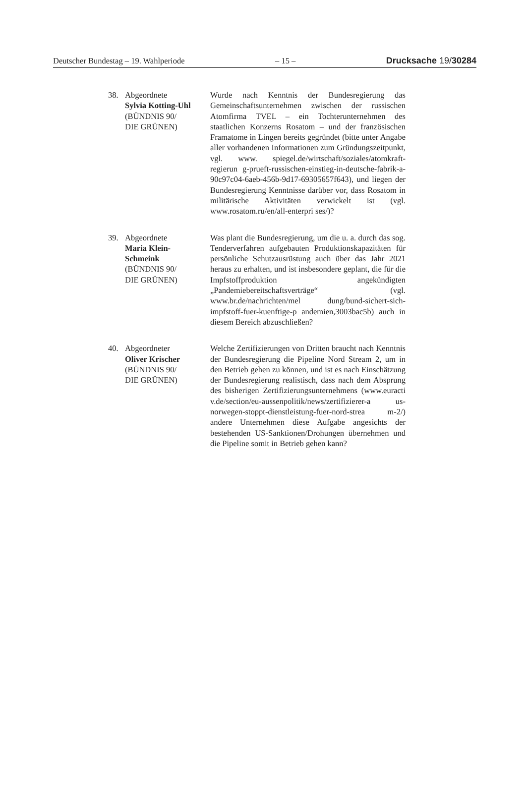Deutscher Bundestag – 19. Wahlperiode – 15 – Drucksache 19/30284
38. Abgeordnete
Sylvia Kotting-Uhl
(BÜNDNIS 90/
DIE GRÜNEN)
Wurde nach Kenntnis der Bundesregierung das Gemeinschaftsunternehmen zwischen der russischen Atomfirma TVEL – ein Tochterunternehmen des staatlichen Konzerns Rosatom – und der französischen Framatome in Lingen bereits gegründet (bitte unter Angabe aller vorhandenen Informationen zum Gründungszeitpunkt, vgl. www. spiegel.de/wirtschaft/soziales/atomkraft-regierun g-prueft-russischen-einstieg-in-deutsche-fabrik-a-90c97c04-6aeb-456b-9d17-69305657f643), und liegen der Bundesregierung Kenntnisse darüber vor, dass Rosatom in militärische Aktivitäten verwickelt ist (vgl. www.rosatom.ru/en/all-enterpri ses/)?
39. Abgeordnete
Maria Klein-
Schmeink
(BÜNDNIS 90/
DIE GRÜNEN)
Was plant die Bundesregierung, um die u. a. durch das sog. Tenderverfahren aufgebauten Produktionskapazitäten für persönliche Schutzausrüstung auch über das Jahr 2021 heraus zu erhalten, und ist insbesondere geplant, die für die Impfstoffproduktion angekündigten „Pandemiebereitschaftsverträge“ (vgl. www.br.de/nachrichten/mel dung/bund-sichert-sich-impfstoff-fuer-kuenftige-p andemien,3003bac5b) auch in diesem Bereich abzuschließen?
40. Abgeordneter
Oliver Krischer
(BÜNDNIS 90/
DIE GRÜNEN)
Welche Zertifizierungen von Dritten braucht nach Kenntnis der Bundesregierung die Pipeline Nord Stream 2, um in den Betrieb gehen zu können, und ist es nach Einschätzung der Bundesregierung realistisch, dass nach dem Absprung des bisherigen Zertifizierungsunternehmens (www.euracti v.de/section/eu-aussenpolitik/news/zertifizierer-a us-norwegen-stoppt-dienstleistung-fuer-nord-strea m-2/) andere Unternehmen diese Aufgabe angesichts der bestehenden US-Sanktionen/Drohungen übernehmen und die Pipeline somit in Betrieb gehen kann?